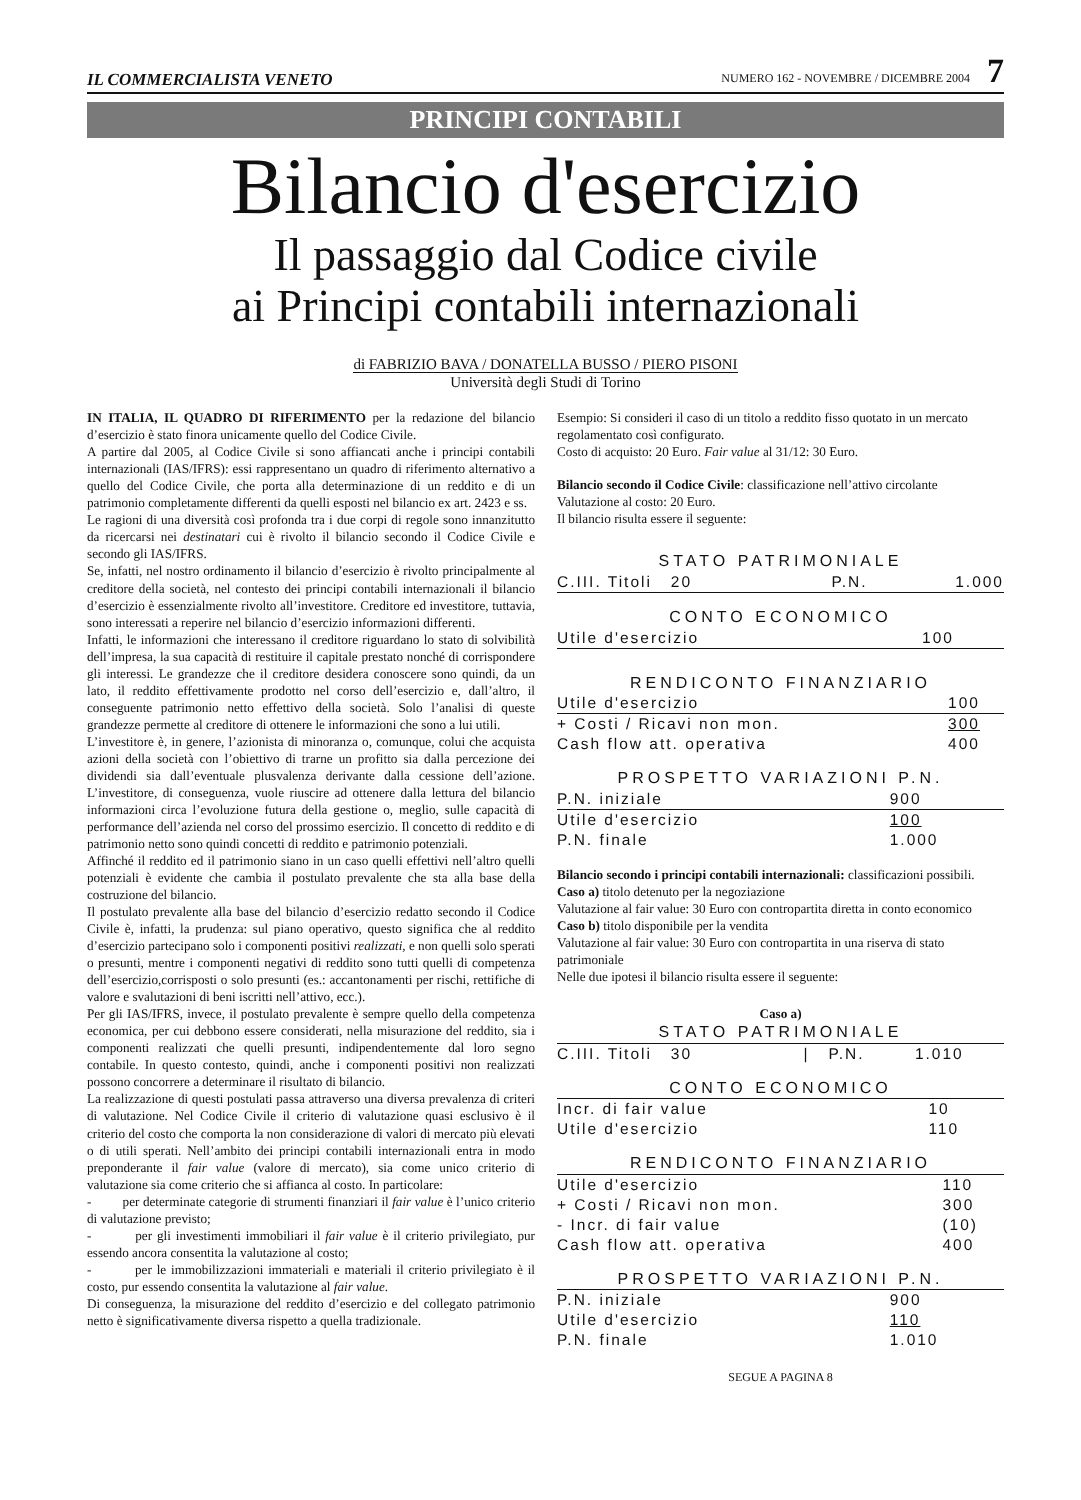IL COMMERCIALISTA VENETO NUMERO 162 - NOVEMBRE / DICEMBRE 2004 7
PRINCIPI CONTABILI
Bilancio d'esercizio
Il passaggio dal Codice civile
ai Principi contabili internazionali
di FABRIZIO BAVA / DONATELLA BUSSO / PIERO PISONI
Università degli Studi di Torino
IN ITALIA, IL QUADRO DI RIFERIMENTO per la redazione del bilancio d’esercizio è stato finora unicamente quello del Codice Civile.
A partire dal 2005, al Codice Civile si sono affiancati anche i principi contabili internazionali (IAS/IFRS): essi rappresentano un quadro di riferimento alternativo a quello del Codice Civile, che porta alla determinazione di un reddito e di un patrimonio completamente differenti da quelli esposti nel bilancio ex art. 2423 e ss.
Le ragioni di una diversità così profonda tra i due corpi di regole sono innanzitutto da ricercarsi nei destinatari cui è rivolto il bilancio secondo il Codice Civile e secondo gli IAS/IFRS.
Se, infatti, nel nostro ordinamento il bilancio d’esercizio è rivolto principalmente al creditore della società, nel contesto dei principi contabili internazionali il bilancio d’esercizio è essenzialmente rivolto all’investitore. Creditore ed investitore, tuttavia, sono interessati a reperire nel bilancio d’esercizio informazioni differenti.
Infatti, le informazioni che interessano il creditore riguardano lo stato di solvibilità dell’impresa, la sua capacità di restituire il capitale prestato nonché di corrispondere gli interessi. Le grandezze che il creditore desidera conoscere sono quindi, da un lato, il reddito effettivamente prodotto nel corso dell’esercizio e, dall’altro, il conseguente patrimonio netto effettivo della società. Solo l’analisi di queste grandezze permette al creditore di ottenere le informazioni che sono a lui utili.
L’investitore è, in genere, l’azionista di minoranza o, comunque, colui che acquista azioni della società con l’obiettivo di trarne un profitto sia dalla percezione dei dividendi sia dall’eventuale plusvalenza derivante dalla cessione dell’azione. L’investitore, di conseguenza, vuole riuscire ad ottenere dalla lettura del bilancio informazioni circa l’evoluzione futura della gestione o, meglio, sulle capacità di performance dell’azienda nel corso del prossimo esercizio. Il concetto di reddito e di patrimonio netto sono quindi concetti di reddito e patrimonio potenziali.
Affinché il reddito ed il patrimonio siano in un caso quelli effettivi nell’altro quelli potenziali è evidente che cambia il postulato prevalente che sta alla base della costruzione del bilancio.
Il postulato prevalente alla base del bilancio d’esercizio redatto secondo il Codice Civile è, infatti, la prudenza: sul piano operativo, questo significa che al reddito d’esercizio partecipano solo i componenti positivi realizzati, e non quelli solo sperati o presunti, mentre i componenti negativi di reddito sono tutti quelli di competenza dell’esercizio,corrisposti o solo presunti (es.: accantonamenti per rischi, rettifiche di valore e svalutazioni di beni iscritti nell’attivo, ecc.).
Per gli IAS/IFRS, invece, il postulato prevalente è sempre quello della competenza economica, per cui debbono essere considerati, nella misurazione del reddito, sia i componenti realizzati che quelli presunti, indipendentemente dal loro segno contabile. In questo contesto, quindi, anche i componenti positivi non realizzati possono concorrere a determinare il risultato di bilancio.
La realizzazione di questi postulati passa attraverso una diversa prevalenza di criteri di valutazione. Nel Codice Civile il criterio di valutazione quasi esclusivo è il criterio del costo che comporta la non considerazione di valori di mercato più elevati o di utili sperati. Nell’ambito dei principi contabili internazionali entra in modo preponderante il fair value (valore di mercato), sia come unico criterio di valutazione sia come criterio che si affianca al costo. In particolare:
- per determinate categorie di strumenti finanziari il fair value è l’unico criterio di valutazione previsto;
- per gli investimenti immobiliari il fair value è il criterio privilegiato, pur essendo ancora consentita la valutazione al costo;
- per le immobilizzazioni immateriali e materiali il criterio privilegiato è il costo, pur essendo consentita la valutazione al fair value.
Di conseguenza, la misurazione del reddito d’esercizio e del collegato patrimonio netto è significativamente diversa rispetto a quella tradizionale.
Esempio: Si consideri il caso di un titolo a reddito fisso quotato in un mercato regolamentato così configurato.
Costo di acquisto: 20 Euro. Fair value al 31/12: 30 Euro.
Bilancio secondo il Codice Civile: classificazione nell’attivo circolante
Valutazione al costo: 20 Euro.
Il bilancio risulta essere il seguente:
STATO PATRIMONIALE
| C.III. Titoli 20 | P.N. | 1.000 |
CONTO ECONOMICO
| Utile d'esercizio | 100 |
RENDICONTO FINANZIARIO
| Utile d'esercizio | 100 |
| + Costi / Ricavi non mon. | 300 |
| Cash flow att. operativa | 400 |
PROSPETTO VARIAZIONI P.N.
| P.N. iniziale | 900 |
| Utile d'esercizio | 100 |
| P.N. finale | 1.000 |
Bilancio secondo i principi contabili internazionali: classificazioni possibili.
Caso a) titolo detenuto per la negoziazione
Valutazione al fair value: 30 Euro con contropartita diretta in conto economico
Caso b) titolo disponibile per la vendita
Valutazione al fair value: 30 Euro con contropartita in una riserva di stato patrimoniale
Nelle due ipotesi il bilancio risulta essere il seguente:
Caso a)
STATO PATRIMONIALE
| C.III. Titoli 30 | / P.N. | 1.010 |
CONTO ECONOMICO
| Incr. di fair value | 10 |
| Utile d'esercizio | 110 |
RENDICONTO FINANZIARIO
| Utile d'esercizio | 110 |
| + Costi / Ricavi non mon. | 300 |
| - Incr. di fair value | (10) |
| Cash flow att. operativa | 400 |
PROSPETTO VARIAZIONI P.N.
| P.N. iniziale | 900 |
| Utile d'esercizio | 110 |
| P.N. finale | 1.010 |
SEGUE A PAGINA 8